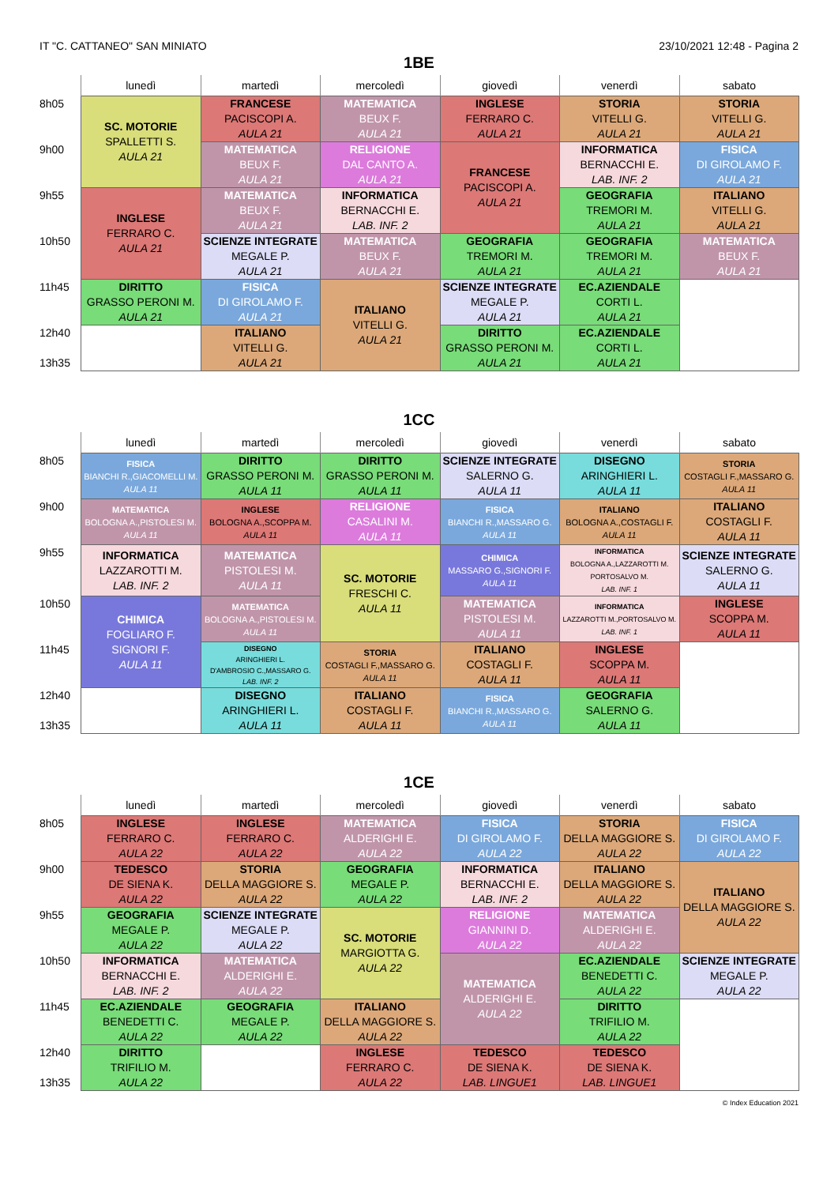IT "C. CATTANEO" SAN MINIATO 23/10/2021 12:48 - Pagina 2
1BE
| | lunedì | martedì | mercoledì | giovedì | venerdì | sabato |
| --- | --- | --- | --- | --- | --- | --- |
| 8h05 | SC. MOTORIE SPALLETTI S. AULA 21 | FRANCESE PACISCOPI A. AULA 21 | MATEMATICA BEUX F. AULA 21 | INGLESE FERRARO C. AULA 21 | STORIA VITELLI G. AULA 21 | STORIA VITELLI G. AULA 21 |
| 9h00 | | MATEMATICA BEUX F. AULA 21 | RELIGIONE DAL CANTO A. AULA 21 | FRANCESE PACISCOPI A. AULA 21 | INFORMATICA BERNACCHI E. LAB. INF. 2 | FISICA DI GIROLAMO F. AULA 21 |
| 9h55 | INGLESE FERRARO C. AULA 21 | MATEMATICA BEUX F. AULA 21 | INFORMATICA BERNACCHI E. LAB. INF. 2 | | GEOGRAFIA TREMORI M. AULA 21 | ITALIANO VITELLI G. AULA 21 |
| 10h50 | | SCIENZE INTEGRATE MEGALE P. AULA 21 | MATEMATICA BEUX F. AULA 21 | GEOGRAFIA TREMORI M. AULA 21 | GEOGRAFIA TREMORI M. AULA 21 | MATEMATICA BEUX F. AULA 21 |
| 11h45 | DIRITTO GRASSO PERONI M. AULA 21 | FISICA DI GIROLAMO F. AULA 21 | ITALIANO VITELLI G. AULA 21 | SCIENZE INTEGRATE MEGALE P. AULA 21 | EC.AZIENDALE CORTI L. AULA 21 | |
| 12h40 13h35 | | ITALIANO VITELLI G. AULA 21 | | DIRITTO GRASSO PERONI M. AULA 21 | EC.AZIENDALE CORTI L. AULA 21 | |
1CC
| | lunedì | martedì | mercoledì | giovedì | venerdì | sabato |
| --- | --- | --- | --- | --- | --- | --- |
| 8h05 | FISICA BIANCHI R.,GIACOMELLI M. AULA 11 | DIRITTO GRASSO PERONI M. AULA 11 | DIRITTO GRASSO PERONI M. AULA 11 | SCIENZE INTEGRATE SALERNO G. AULA 11 | DISEGNO ARINGHIERI L. AULA 11 | STORIA COSTAGLI F.,MASSARO G. AULA 11 |
| 9h00 | MATEMATICA BOLOGNA A.,PISTOLESI M. AULA 11 | INGLESE BOLOGNA A.,SCOPPA M. AULA 11 | RELIGIONE CASALINI M. AULA 11 | FISICA BIANCHI R.,MASSARO G. AULA 11 | ITALIANO BOLOGNA A.,COSTAGLI F. AULA 11 | ITALIANO COSTAGLI F. AULA 11 |
| 9h55 | INFORMATICA LAZZAROTTI M. LAB. INF. 2 | MATEMATICA PISTOLESI M. AULA 11 | SC. MOTORIE FRESCHI C. AULA 11 | CHIMICA MASSARO G.,SIGNORI F. AULA 11 | INFORMATICA BOLOGNA A.,LAZZAROTTI M. PORTOSALVO M. LAB. INF. 1 | SCIENZE INTEGRATE SALERNO G. AULA 11 |
| 10h50 | CHIMICA FOGLIARO F. SIGNORI F. AULA 11 | MATEMATICA BOLOGNA A.,PISTOLESI M. AULA 11 | | MATEMATICA PISTOLESI M. AULA 11 | INFORMATICA LAZZAROTTI M.,PORTOSALVO M. LAB. INF. 1 | INGLESE SCOPPA M. AULA 11 |
| 11h45 | | DISEGNO ARINGHIERI L. D'AMBROSIO C.,MASSARO G. LAB. INF. 2 | STORIA COSTAGLI F.,MASSARO G. AULA 11 | ITALIANO COSTAGLI F. AULA 11 | INGLESE SCOPPA M. AULA 11 | |
| 12h40 13h35 | | DISEGNO ARINGHIERI L. AULA 11 | ITALIANO COSTAGLI F. AULA 11 | FISICA BIANCHI R.,MASSARO G. AULA 11 | GEOGRAFIA SALERNO G. AULA 11 | |
1CE
| | lunedì | martedì | mercoledì | giovedì | venerdì | sabato |
| --- | --- | --- | --- | --- | --- | --- |
| 8h05 | INGLESE FERRARO C. AULA 22 | INGLESE FERRARO C. AULA 22 | MATEMATICA ALDERIGHI E. AULA 22 | FISICA DI GIROLAMO F. AULA 22 | STORIA DELLA MAGGIORE S. AULA 22 | FISICA DI GIROLAMO F. AULA 22 |
| 9h00 | TEDESCO DE SIENA K. AULA 22 | STORIA DELLA MAGGIORE S. AULA 22 | GEOGRAFIA MEGALE P. AULA 22 | INFORMATICA BERNACCHI E. LAB. INF. 2 | ITALIANO DELLA MAGGIORE S. AULA 22 | ITALIANO DELLA MAGGIORE S. AULA 22 |
| 9h55 | GEOGRAFIA MEGALE P. AULA 22 | SCIENZE INTEGRATE MEGALE P. AULA 22 | SC. MOTORIE MARGIOTTA G. AULA 22 | RELIGIONE GIANNINI D. AULA 22 | MATEMATICA ALDERIGHI E. AULA 22 | |
| 10h50 | INFORMATICA BERNACCHI E. LAB. INF. 2 | MATEMATICA ALDERIGHI E. AULA 22 | | MATEMATICA ALDERIGHI E. AULA 22 | EC.AZIENDALE BENEDETTI C. AULA 22 | SCIENZE INTEGRATE MEGALE P. AULA 22 |
| 11h45 | EC.AZIENDALE BENEDETTI C. AULA 22 | GEOGRAFIA MEGALE P. AULA 22 | ITALIANO DELLA MAGGIORE S. AULA 22 | | DIRITTO TRIFILIO M. AULA 22 | |
| 12h40 13h35 | DIRITTO TRIFILIO M. AULA 22 | | INGLESE FERRARO C. AULA 22 | TEDESCO DE SIENA K. LAB. LINGUE1 | TEDESCO DE SIENA K. LAB. LINGUE1 | |
© Index Education 2021